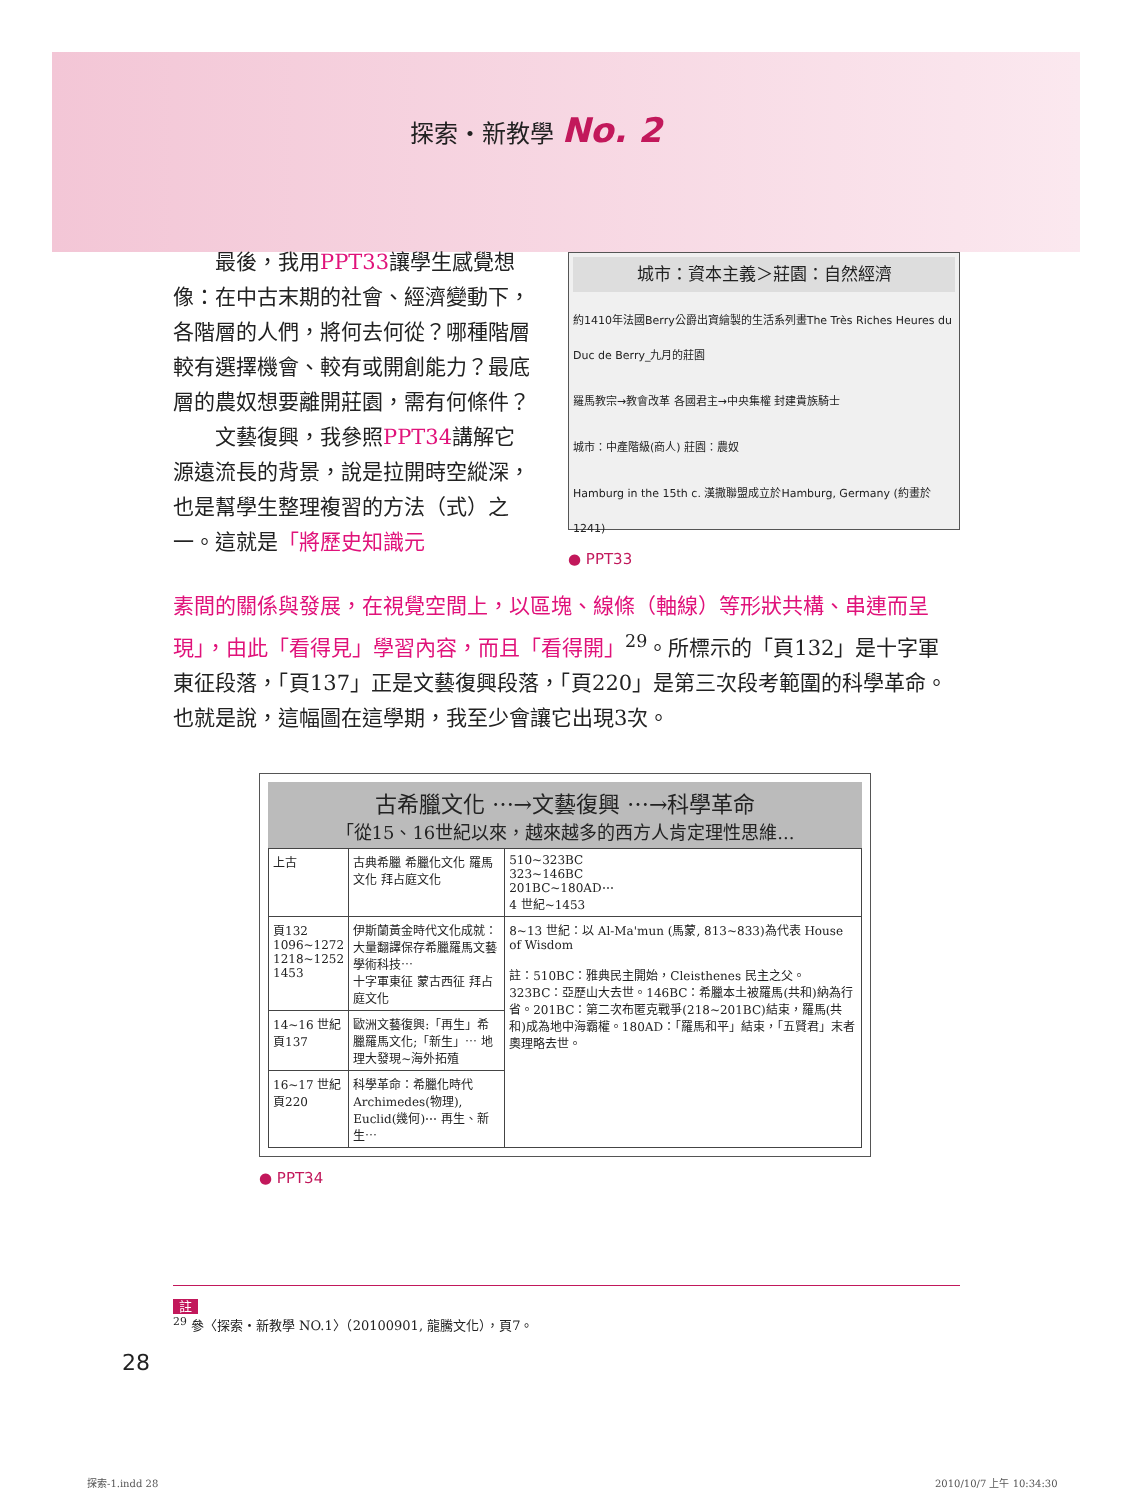探索・新教學 No. 2
城市：資本主義＞莊園：自然經濟
約1410年法國Berry公爵出資繪製的生活系列畫The Très Riches Heures du Duc de Berry_九月的莊園
羅馬教宗→教會改革 各國君主→中央集權 封建貴族騎士
城市：中產階級(商人) 莊園：農奴
Hamburg in the 15th c. 漢撒聯盟成立於Hamburg, Germany (約畫於 1241)
● PPT33
　　最後，我用PPT33讓學生感覺想像：在中古末期的社會、經濟變動下，各階層的人們，將何去何從？哪種階層較有選擇機會、較有或開創能力？最底層的農奴想要離開莊園，需有何條件？
　　文藝復興，我參照PPT34講解它源遠流長的背景，說是拉開時空縱深，也是幫學生整理複習的方法（式）之一。這就是「將歷史知識元
素間的關係與發展，在視覺空間上，以區塊、線條（軸線）等形狀共構、串連而呈現」，由此「看得見」學習內容，而且「看得開」<sup>29</sup>。所標示的「頁132」是十字軍東征段落，「頁137」正是文藝復興段落，「頁220」是第三次段考範圍的科學革命。也就是說，這幅圖在這學期，我至少會讓它出現3次。
古希臘文化 ⋯→文藝復興 ⋯→科學革命
「從15、16世紀以來，越來越多的西方人肯定理性思維...
| 上古 | 古典希臘 希臘化文化 羅馬文化 拜占庭文化 | 510~323BC 323~146BC 201BC~180AD⋯ 4 世紀~1453 |
| 頁132 1096~1272 1218~1252 1453 | 伊斯蘭黃金時代文化成就：大量翻譯保存希臘羅馬文藝學術科技⋯ 十字軍東征 蒙古西征 拜占庭文化 | 8~13 世紀：以 Al-Ma'mun (馬蒙, 813~833)為代表 House of Wisdom 註：510BC：雅典民主開始，Cleisthenes 民主之父。323BC：亞歷山大去世。146BC：希臘本土被羅馬(共和)納為行省。201BC：第二次布匿克戰爭(218~201BC)結束，羅馬(共和)成為地中海霸權。180AD：「羅馬和平」結束，「五賢君」末者奧理略去世。 |
| 14~16 世紀 頁137 | 歐洲文藝復興:「再生」希臘羅馬文化;「新生」⋯ 地理大發現~海外拓殖 | |
| 16~17 世紀 頁220 | 科學革命：希臘化時代 Archimedes(物理), Euclid(幾何)⋯ 再生、新生⋯ | |
● PPT34
註
<sup>29</sup> 參〈探索・新教學 NO.1〉（20100901, 龍騰文化），頁7。
28
探索-1.indd 28 2010/10/7 上午 10:34:30